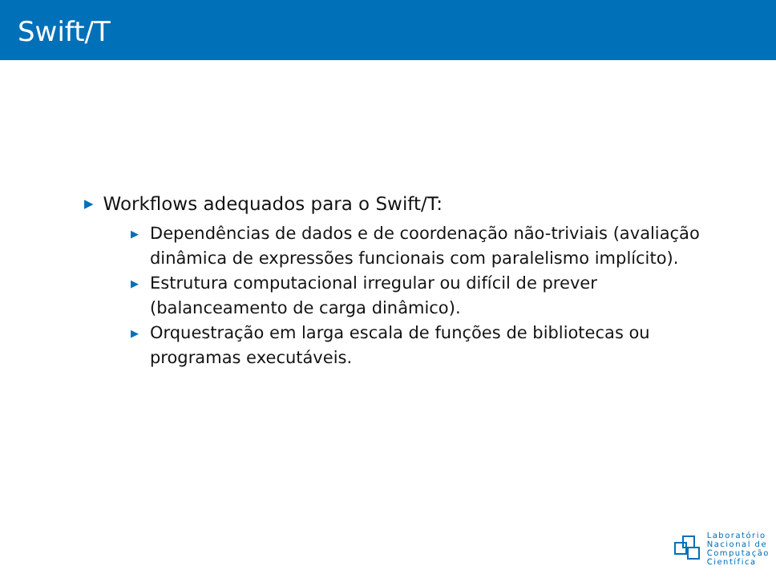Swift/T
▶ Workflows adequados para o Swift/T:
▶ Dependências de dados e de coordenação não-triviais (avaliação dinâmica de expressões funcionais com paralelismo implícito).
▶ Estrutura computacional irregular ou difícil de prever (balanceamento de carga dinâmico).
▶ Orquestração em larga escala de funções de bibliotecas ou programas executáveis.
Laboratório
Nacional de
Computação
Científica